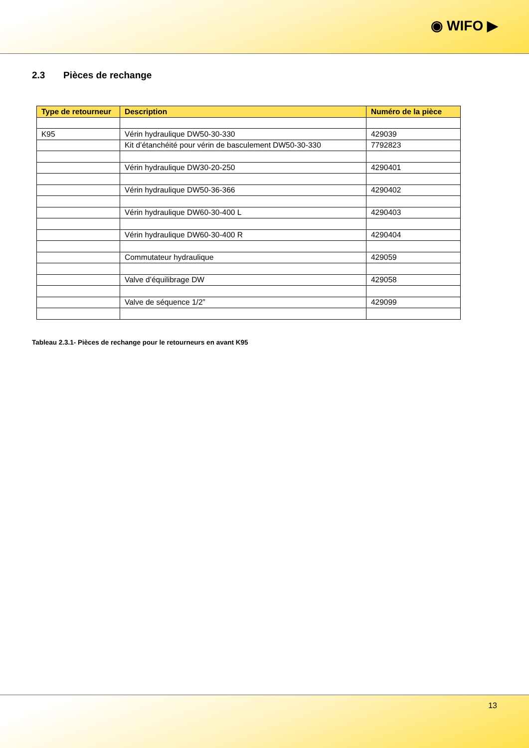◉ WIFO ▶
2.3 Pièces de rechange
| Type de retourneur | Description | Numéro de la pièce |
| --- | --- | --- |
| K95 | Vérin hydraulique DW50-30-330 | 429039 |
| | Kit d’étanchéité pour vérin de basculement DW50-30-330 | 7792823 |
| | Vérin hydraulique DW30-20-250 | 4290401 |
| | Vérin hydraulique DW50-36-366 | 4290402 |
| | Vérin hydraulique DW60-30-400 L | 4290403 |
| | Vérin hydraulique DW60-30-400 R | 4290404 |
| | Commutateur hydraulique | 429059 |
| | Valve d’équilibrage DW | 429058 |
| | Valve de séquence 1/2” | 429099 |
Tableau 2.3.1- Pièces de rechange pour le retourneurs en avant K95
13